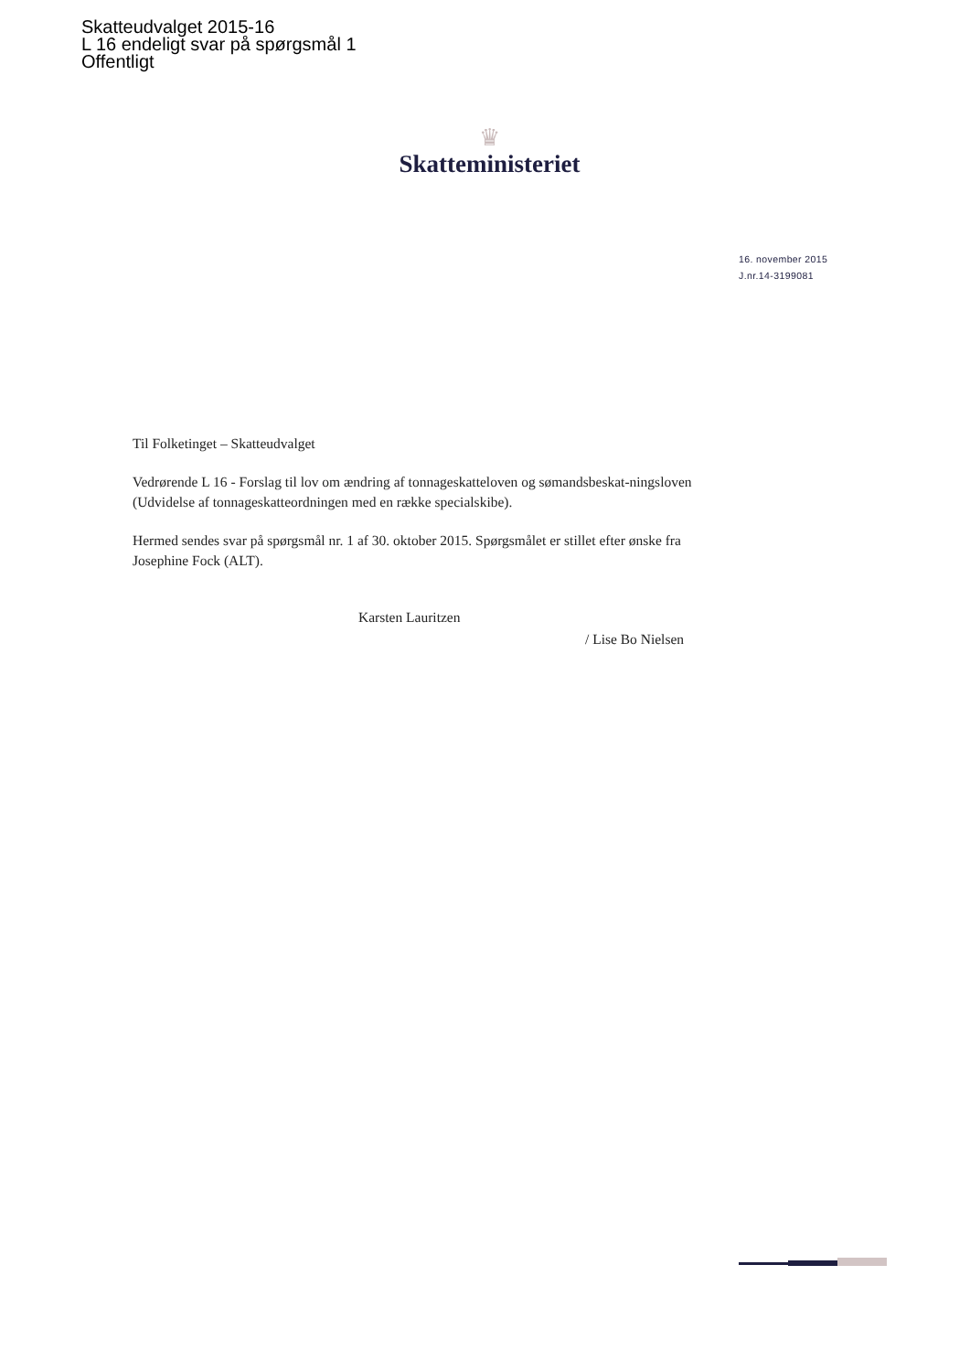Skatteudvalget 2015-16
L 16 endeligt svar på spørgsmål 1
Offentligt
♛
Skatteministeriet
16. november 2015
J.nr.14-3199081
Til Folketinget – Skatteudvalget
Vedrørende L 16 - Forslag til lov om ændring af tonnageskatteloven og sømandsbeskat-ningsloven (Udvidelse af tonnageskatteordningen med en række specialskibe).
Hermed sendes svar på spørgsmål nr. 1 af 30. oktober 2015. Spørgsmålet er stillet efter ønske fra Josephine Fock (ALT).
Karsten Lauritzen
/ Lise Bo Nielsen